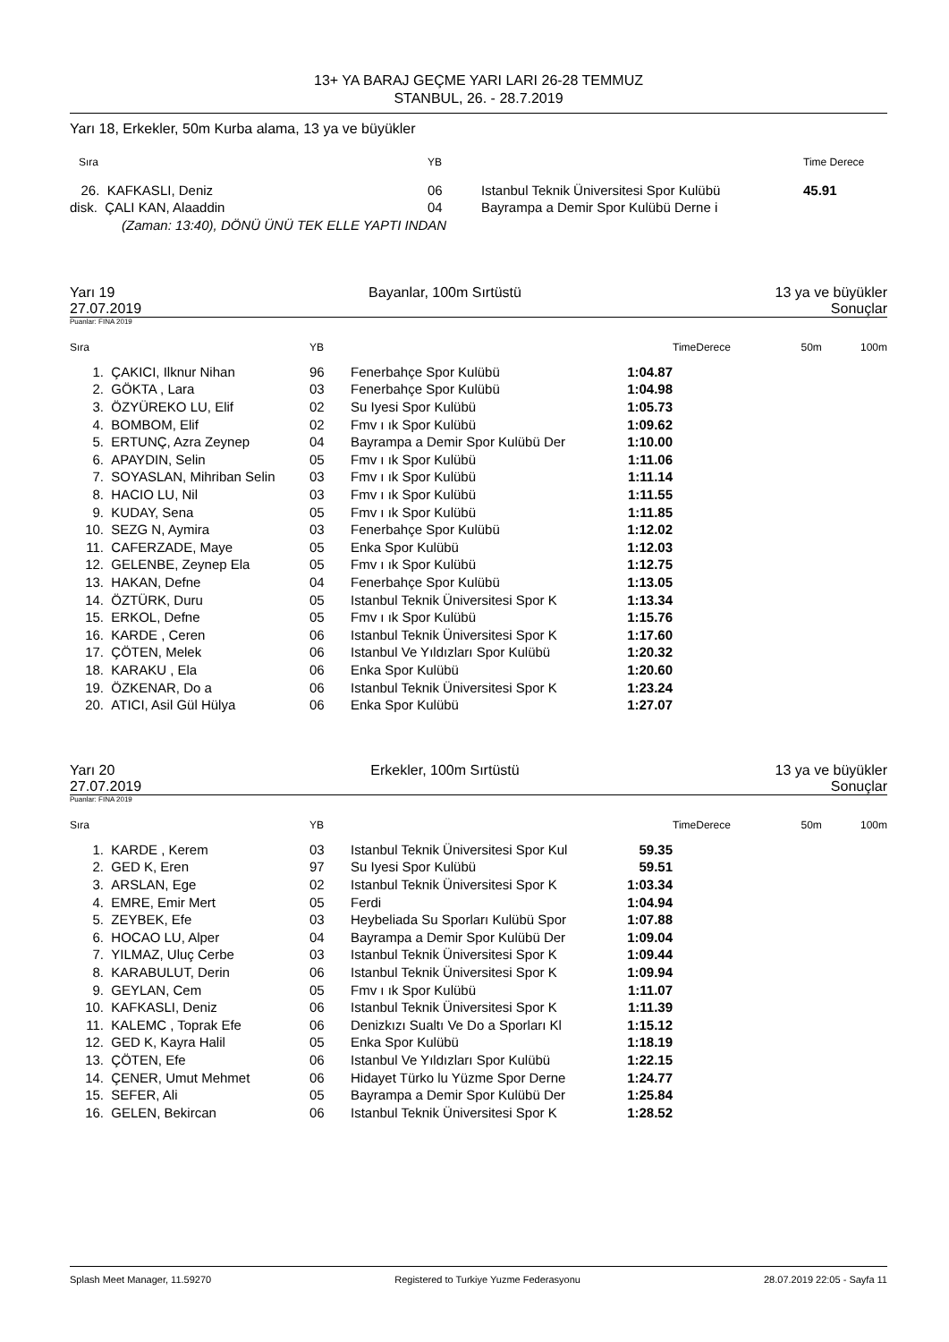13+ YA BARAJ GEÇME YARI LARI 26-28 TEMMUZ
STANBUL, 26. - 28.7.2019
Yarı 18, Erkekler, 50m Kurba alama, 13 ya ve büyükler
| Sıra | YB | | Time Derece |
| --- | --- | --- | --- |
| 26. KAFKASLI, Deniz | 06 | Istanbul Teknik Üniversitesi Spor Kulübü | 45.91 |
| disk. ÇALI KAN, Alaaddin | 04 | Bayrampa a Demir Spor Kulübü Derne i | |
| (Zaman: 13:40), DÖNÜ ÜNÜ TEK ELLE YAPTI INDAN | | | |
Yarı 19 Bayanlar, 100m Sırtüstü 13 ya ve büyükler
27.07.2019 Sonuçlar
Puanlar: FINA 2019
| Sıra | | YB | | | TimeDerece | 50m | 100m |
| --- | --- | --- | --- | --- | --- | --- | --- |
| 1. | ÇAKICI, Ilknur Nihan | 96 | Fenerbahçe Spor Kulübü | 1:04.87 | | | |
| 2. | GÖKTA , Lara | 03 | Fenerbahçe Spor Kulübü | 1:04.98 | | | |
| 3. | ÖZYÜREKO LU, Elif | 02 | Su Iyesi Spor Kulübü | 1:05.73 | | | |
| 4. | BOMBOM, Elif | 02 | Fmv ı ık Spor Kulübü | 1:09.62 | | | |
| 5. | ERTUNÇ, Azra Zeynep | 04 | Bayrampa a Demir Spor Kulübü Der | 1:10.00 | | | |
| 6. | APAYDIN, Selin | 05 | Fmv ı ık Spor Kulübü | 1:11.06 | | | |
| 7. | SOYASLAN, Mihriban Selin | 03 | Fmv ı ık Spor Kulübü | 1:11.14 | | | |
| 8. | HACIO LU, Nil | 03 | Fmv ı ık Spor Kulübü | 1:11.55 | | | |
| 9. | KUDAY, Sena | 05 | Fmv ı ık Spor Kulübü | 1:11.85 | | | |
| 10. | SEZG N, Aymira | 03 | Fenerbahçe Spor Kulübü | 1:12.02 | | | |
| 11. | CAFERZADE, Maye | 05 | Enka Spor Kulübü | 1:12.03 | | | |
| 12. | GELENBE, Zeynep Ela | 05 | Fmv ı ık Spor Kulübü | 1:12.75 | | | |
| 13. | HAKAN, Defne | 04 | Fenerbahçe Spor Kulübü | 1:13.05 | | | |
| 14. | ÖZTÜRK, Duru | 05 | Istanbul Teknik Üniversitesi Spor K | 1:13.34 | | | |
| 15. | ERKOL, Defne | 05 | Fmv ı ık Spor Kulübü | 1:15.76 | | | |
| 16. | KARDE , Ceren | 06 | Istanbul Teknik Üniversitesi Spor K | 1:17.60 | | | |
| 17. | ÇÖTEN, Melek | 06 | Istanbul Ve Yıldızları Spor Kulübü | 1:20.32 | | | |
| 18. | KARAKU , Ela | 06 | Enka Spor Kulübü | 1:20.60 | | | |
| 19. | ÖZKENAR, Do a | 06 | Istanbul Teknik Üniversitesi Spor K | 1:23.24 | | | |
| 20. | ATICI, Asil Gül Hülya | 06 | Enka Spor Kulübü | 1:27.07 | | | |
Yarı 20 Erkekler, 100m Sırtüstü 13 ya ve büyükler
27.07.2019 Sonuçlar
Puanlar: FINA 2019
| Sıra | | YB | | | TimeDerece | 50m | 100m |
| --- | --- | --- | --- | --- | --- | --- | --- |
| 1. | KARDE , Kerem | 03 | Istanbul Teknik Üniversitesi Spor Kul | 59.35 | | | |
| 2. | GED K, Eren | 97 | Su Iyesi Spor Kulübü | 59.51 | | | |
| 3. | ARSLAN, Ege | 02 | Istanbul Teknik Üniversitesi Spor K | 1:03.34 | | | |
| 4. | EMRE, Emir Mert | 05 | Ferdi | 1:04.94 | | | |
| 5. | ZEYBEK, Efe | 03 | Heybeliada Su Sporları Kulübü Spor | 1:07.88 | | | |
| 6. | HOCAO LU, Alper | 04 | Bayrampa a Demir Spor Kulübü Der | 1:09.04 | | | |
| 7. | YILMAZ, Uluç Cerbe | 03 | Istanbul Teknik Üniversitesi Spor K | 1:09.44 | | | |
| 8. | KARABULUT, Derin | 06 | Istanbul Teknik Üniversitesi Spor K | 1:09.94 | | | |
| 9. | GEYLAN, Cem | 05 | Fmv ı ık Spor Kulübü | 1:11.07 | | | |
| 10. | KAFKASLI, Deniz | 06 | Istanbul Teknik Üniversitesi Spor K | 1:11.39 | | | |
| 11. | KALEMC , Toprak Efe | 06 | Denizkızı Sualtı Ve Do a Sporları Kl | 1:15.12 | | | |
| 12. | GED K, Kayra Halil | 05 | Enka Spor Kulübü | 1:18.19 | | | |
| 13. | ÇÖTEN, Efe | 06 | Istanbul Ve Yıldızları Spor Kulübü | 1:22.15 | | | |
| 14. | ÇENER, Umut Mehmet | 06 | Hidayet Türko lu Yüzme Spor Derne | 1:24.77 | | | |
| 15. | SEFER, Ali | 05 | Bayrampa a Demir Spor Kulübü Der | 1:25.84 | | | |
| 16. | GELEN, Bekircan | 06 | Istanbul Teknik Üniversitesi Spor K | 1:28.52 | | | |
Splash Meet Manager, 11.59270 Registered to Turkiye Yuzme Federasyonu 28.07.2019 22:05 - Sayfa 11